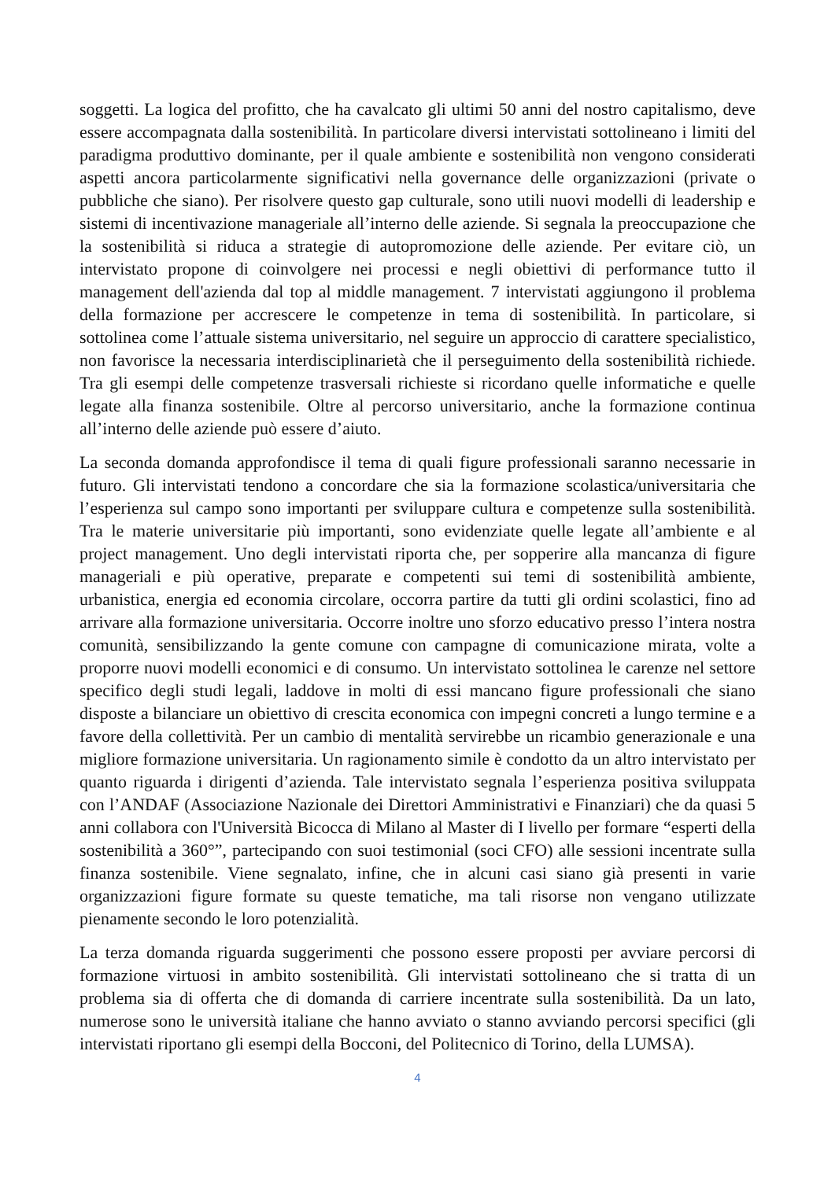soggetti. La logica del profitto, che ha cavalcato gli ultimi 50 anni del nostro capitalismo, deve essere accompagnata dalla sostenibilità. In particolare diversi intervistati sottolineano i limiti del paradigma produttivo dominante, per il quale ambiente e sostenibilità non vengono considerati aspetti ancora particolarmente significativi nella governance delle organizzazioni (private o pubbliche che siano). Per risolvere questo gap culturale, sono utili nuovi modelli di leadership e sistemi di incentivazione manageriale all’interno delle aziende. Si segnala la preoccupazione che la sostenibilità si riduca a strategie di autopromozione delle aziende. Per evitare ciò, un intervistato propone di coinvolgere nei processi e negli obiettivi di performance tutto il management dell'azienda dal top al middle management. 7 intervistati aggiungono il problema della formazione per accrescere le competenze in tema di sostenibilità. In particolare, si sottolinea come l’attuale sistema universitario, nel seguire un approccio di carattere specialistico, non favorisce la necessaria interdisciplinarietà che il perseguimento della sostenibilità richiede. Tra gli esempi delle competenze trasversali richieste si ricordano quelle informatiche e quelle legate alla finanza sostenibile. Oltre al percorso universitario, anche la formazione continua all’interno delle aziende può essere d’aiuto.
La seconda domanda approfondisce il tema di quali figure professionali saranno necessarie in futuro. Gli intervistati tendono a concordare che sia la formazione scolastica/universitaria che l’esperienza sul campo sono importanti per sviluppare cultura e competenze sulla sostenibilità. Tra le materie universitarie più importanti, sono evidenziate quelle legate all’ambiente e al project management. Uno degli intervistati riporta che, per sopperire alla mancanza di figure manageriali e più operative, preparate e competenti sui temi di sostenibilità ambiente, urbanistica, energia ed economia circolare, occorra partire da tutti gli ordini scolastici, fino ad arrivare alla formazione universitaria. Occorre inoltre uno sforzo educativo presso l’intera nostra comunità, sensibilizzando la gente comune con campagne di comunicazione mirata, volte a proporre nuovi modelli economici e di consumo. Un intervistato sottolinea le carenze nel settore specifico degli studi legali, laddove in molti di essi mancano figure professionali che siano disposte a bilanciare un obiettivo di crescita economica con impegni concreti a lungo termine e a favore della collettività. Per un cambio di mentalità servirebbe un ricambio generazionale e una migliore formazione universitaria. Un ragionamento simile è condotto da un altro intervistato per quanto riguarda i dirigenti d’azienda. Tale intervistato segnala l’esperienza positiva sviluppata con l’ANDAF (Associazione Nazionale dei Direttori Amministrativi e Finanziari) che da quasi 5 anni collabora con l'Università Bicocca di Milano al Master di I livello per formare “esperti della sostenibilità a 360°”, partecipando con suoi testimonial (soci CFO) alle sessioni incentrate sulla finanza sostenibile. Viene segnalato, infine, che in alcuni casi siano già presenti in varie organizzazioni figure formate su queste tematiche, ma tali risorse non vengano utilizzate pienamente secondo le loro potenzialità.
La terza domanda riguarda suggerimenti che possono essere proposti per avviare percorsi di formazione virtuosi in ambito sostenibilità. Gli intervistati sottolineano che si tratta di un problema sia di offerta che di domanda di carriere incentrate sulla sostenibilità. Da un lato, numerose sono le università italiane che hanno avviato o stanno avviando percorsi specifici (gli intervistati riportano gli esempi della Bocconi, del Politecnico di Torino, della LUMSA).
4